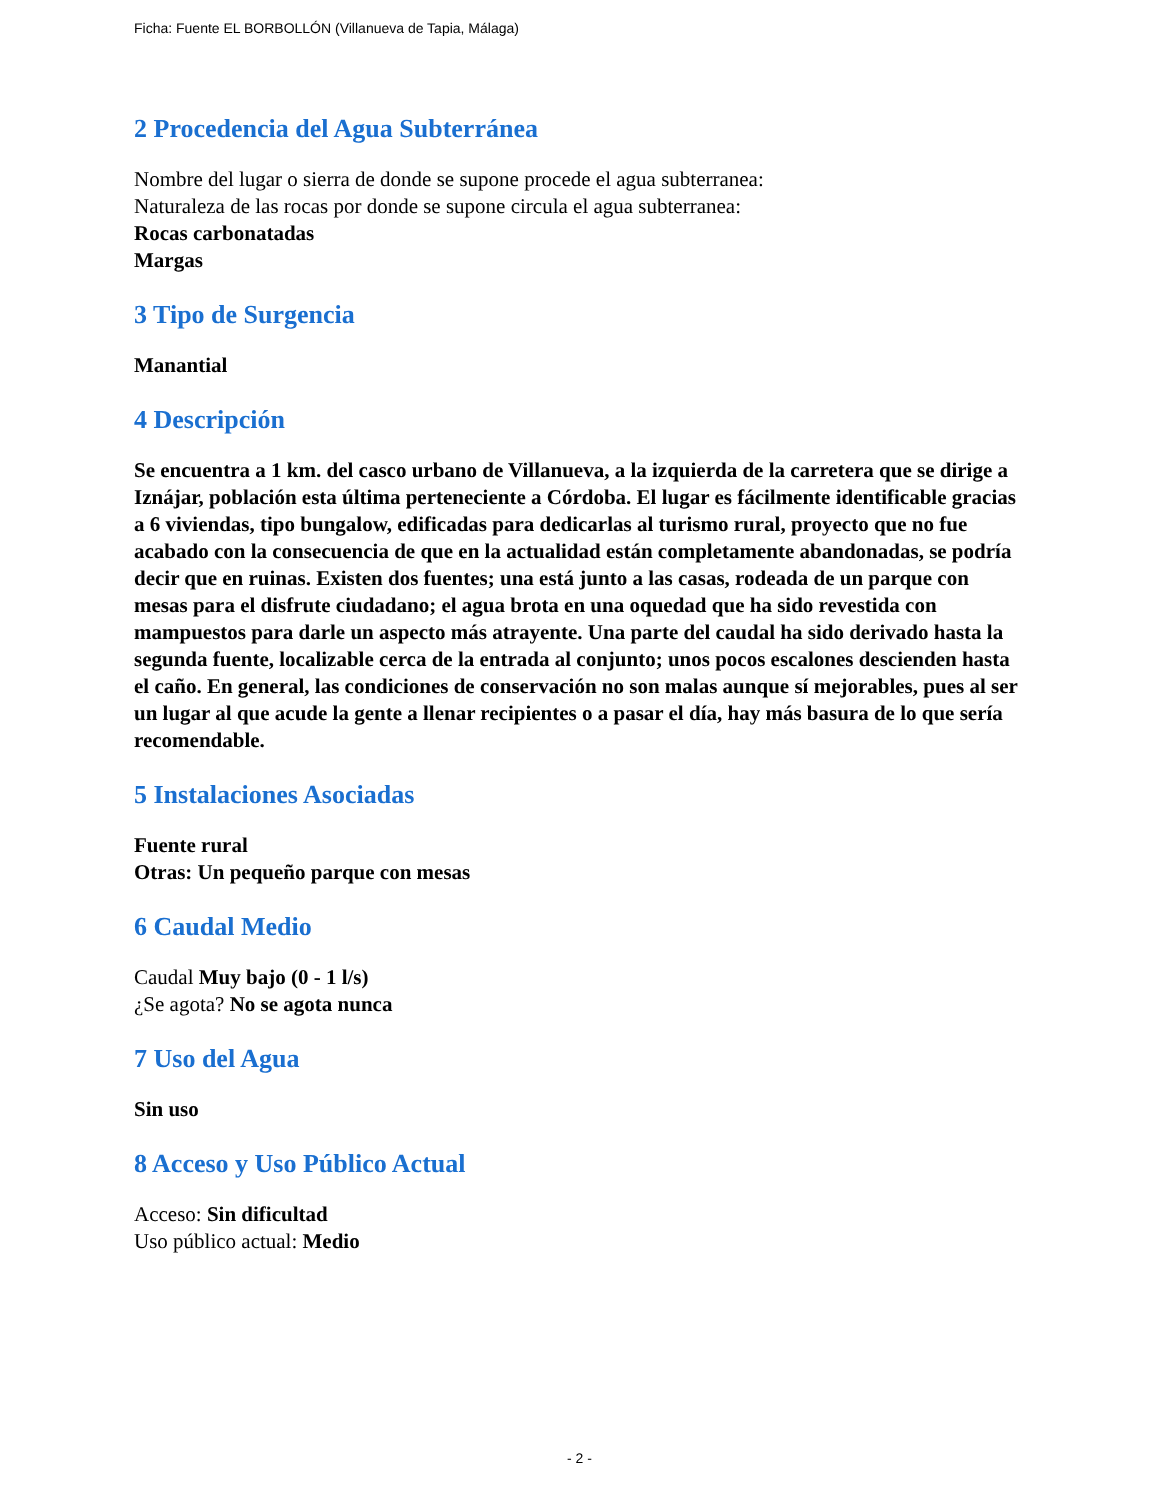Ficha: Fuente EL BORBOLLÓN (Villanueva de Tapia, Málaga)
2 Procedencia del Agua Subterránea
Nombre del lugar o sierra de donde se supone procede el agua subterranea:
Naturaleza de las rocas por donde se supone circula el agua subterranea:
Rocas carbonatadas
Margas
3 Tipo de Surgencia
Manantial
4 Descripción
Se encuentra a 1 km. del casco urbano de Villanueva, a la izquierda de la carretera que se dirige a Iznájar, población esta última perteneciente a Córdoba. El lugar es fácilmente identificable gracias a 6 viviendas, tipo bungalow, edificadas para dedicarlas al turismo rural, proyecto que no fue acabado con la consecuencia de que en la actualidad están completamente abandonadas, se podría decir que en ruinas. Existen dos fuentes; una está junto a las casas, rodeada de un parque con mesas para el disfrute ciudadano; el agua brota en una oquedad que ha sido revestida con mampuestos para darle un aspecto más atrayente. Una parte del caudal ha sido derivado hasta la segunda fuente, localizable cerca de la entrada al conjunto; unos pocos escalones descienden hasta el caño. En general, las condiciones de conservación no son malas aunque sí mejorables, pues al ser un lugar al que acude la gente a llenar recipientes o a pasar el día, hay más basura de lo que sería recomendable.
5 Instalaciones Asociadas
Fuente rural
Otras: Un pequeño parque con mesas
6 Caudal Medio
Caudal Muy bajo (0 - 1 l/s)
¿Se agota? No se agota nunca
7 Uso del Agua
Sin uso
8 Acceso y Uso Público Actual
Acceso: Sin dificultad
Uso público actual: Medio
- 2 -